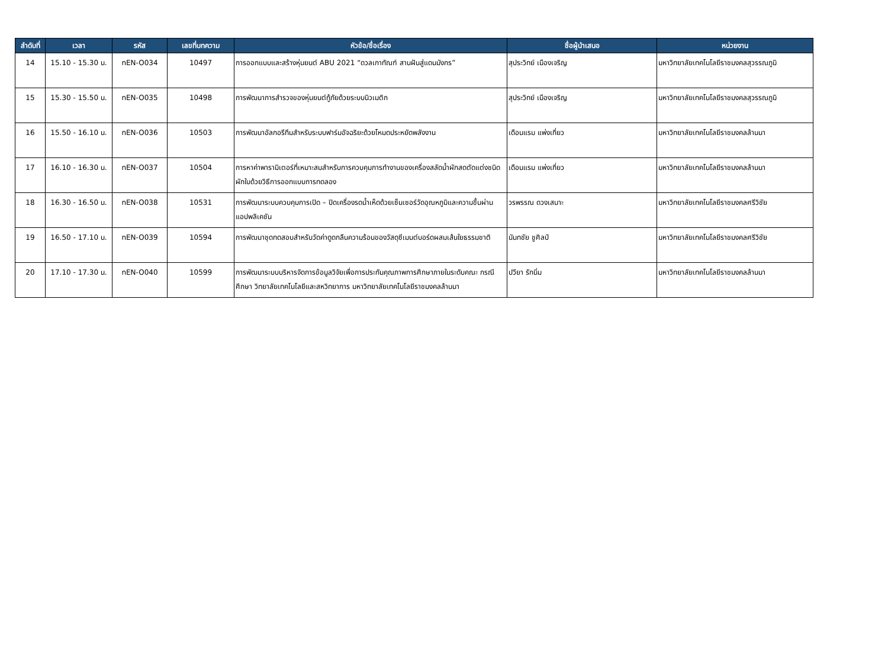| ลำดับที่ | เวลา | รหัส | เลขที่บทความ | หัวข้อ/ชื่อเรื่อง | ชื่อผู้นำเสนอ | หน่วยงาน |
| --- | --- | --- | --- | --- | --- | --- |
| 14 | 15.10 - 15.30 น. | nEN-O034 | 10497 | การออกแบบและสร้างหุ่นยนต์ ABU 2021 “ดวลเกาทัณฑ์ สานฝันสู่แดนมังกร” | สุประวิทย์ เมืองเจริญ | มหาวิทยาลัยเทคโนโลยีราชมงคลสุวรรณภูมิ |
| 15 | 15.30 - 15.50 น. | nEN-O035 | 10498 | การพัฒนาการสำรวจของหุ่นยนต์กู้ภัยด้วยระบบนิวเมติก | สุประวิทย์ เมืองเจริญ | มหาวิทยาลัยเทคโนโลยีราชมงคลสุวรรณภูมิ |
| 16 | 15.50 - 16.10 น. | nEN-O036 | 10503 | การพัฒนาอัลกอรีทึมสำหรับระบบฟาร์มอัจฉริยะด้วยโหมดประหยัดพลังงาน | เดือนแรม แพ่งเกี่ยว | มหาวิทยาลัยเทคโนโลยีราชมงคลล้านนา |
| 17 | 16.10 - 16.30 น. | nEN-O037 | 10504 | การหาค่าพารามิเตอร์ที่เหมาะสมสำหรับการควบคุมการทำงานของเครื่องสลัดน้ำผักสดตัดแต่งชนิดผักใบด้วยวิธีการออกแบบการทดลอง | เดือนแรม แพ่งเกี่ยว | มหาวิทยาลัยเทคโนโลยีราชมงคลล้านนา |
| 18 | 16.30 - 16.50 น. | nEN-O038 | 10531 | การพัฒนาระบบควบคุมการเปิด – ปิดเครื่องรดน้ำเห็ดด้วยเซ็นเซอร์วัดอุณหภูมิและความชื้นผ่านแอปพลิเคชัน | วรพรรณ ดวงเสนาะ | มหาวิทยาลัยเทคโนโลยีราชมงคลศรีวิชัย |
| 19 | 16.50 - 17.10 น. | nEN-O039 | 10594 | การพัฒนาชุดทดสอบสำหรับวัดค่าดูดกลืนความร้อนของวัสดุซีเมนต์บอร์ดผสมเส้นใยธรรมชาติ | นันทชัย ชูศิลป์ | มหาวิทยาลัยเทคโนโลยีราชมงคลศรีวิชัย |
| 20 | 17.10 - 17.30 น. | nEN-O040 | 10599 | การพัฒนาระบบบริหารจัดการข้อมูลวิจัยเพื่อการประกันคุณภาพการศึกษาภายในระดับคณะ กรณีศึกษา วิทยาลัยเทคโนโลยีและสหวิทยาการ มหาวิทยาลัยเทคโนโลยีราชมงคลล้านนา | ปวียา รักนิ่ม | มหาวิทยาลัยเทคโนโลยีราชมงคลล้านนา |